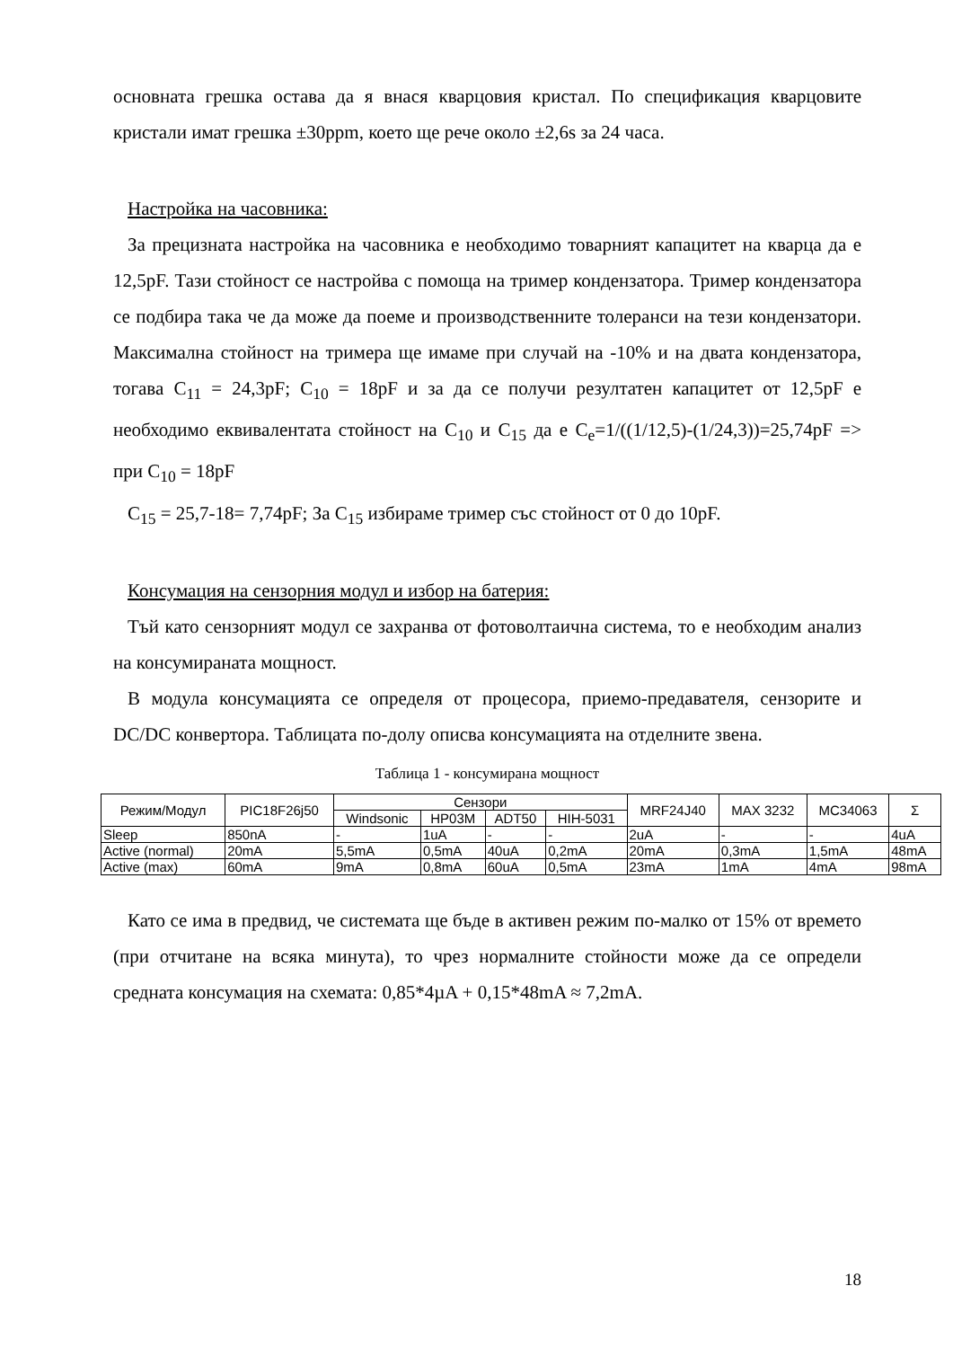основната грешка остава да я внася кварцовия кристал. По спецификация кварцовите кристали имат грешка ±30ppm, което ще рече около ±2,6s за 24 часа.
Настройка на часовника:
За прецизната настройка на часовника е необходимо товарният капацитет на кварца да е 12,5pF. Тази стойност се настройва с помоща на тример кондензатора. Тример кондензатора се подбира така че да може да поеме и производственните толеранси на тези кондензатори. Максимална стойност на тримера ще имаме при случай на -10% и на двата кондензатора, тогава C<sub>11</sub> = 24,3pF; C<sub>10</sub> = 18pF и за да се получи резултатен капацитет от 12,5pF е необходимо еквивалентата стойност на C<sub>10</sub> и C<sub>15</sub> да е C<sub>e</sub>=1/((1/12,5)-(1/24,3))=25,74pF => при C<sub>10</sub> = 18pF
C<sub>15</sub> = 25,7-18= 7,74pF; За C<sub>15</sub> избираме тример със стойност от 0 до 10pF.
Консумация на сензорния модул и избор на батерия:
Тъй като сензорният модул се захранва от фотоволтаична система, то е необходим анализ на консумираната мощност.
В модула консумацията се определя от процесора, приемо-предавателя, сензорите и DC/DC конвертора. Таблицата по-долу описва консумацията на отделните звена.
Таблица 1 - консумирана мощност
| Режим/Модул | PIC18F26j50 | Сензори | | | | MRF24J40 | MAX 3232 | MC34063 | Σ |
| --- | --- | --- | --- | --- | --- | --- | --- | --- | --- |
| | | Windsonic | HP03M | ADT50 | HIH-5031 | | | | |
| Sleep | 850nA | - | 1uA | - | - | 2uA | - | - | 4uA |
| Active (normal) | 20mA | 5,5mA | 0,5mA | 40uA | 0,2mA | 20mA | 0,3mA | 1,5mA | 48mA |
| Active (max) | 60mA | 9mA | 0,8mA | 60uA | 0,5mA | 23mA | 1mA | 4mA | 98mA |
Като се има в предвид, че системата ще бъде в активен режим по-малко от 15% от времето (при отчитане на всяка минута), то чрез нормалните стойности може да се определи средната консумация на схемата: 0,85*4µA + 0,15*48mA ≈ 7,2mA.
18